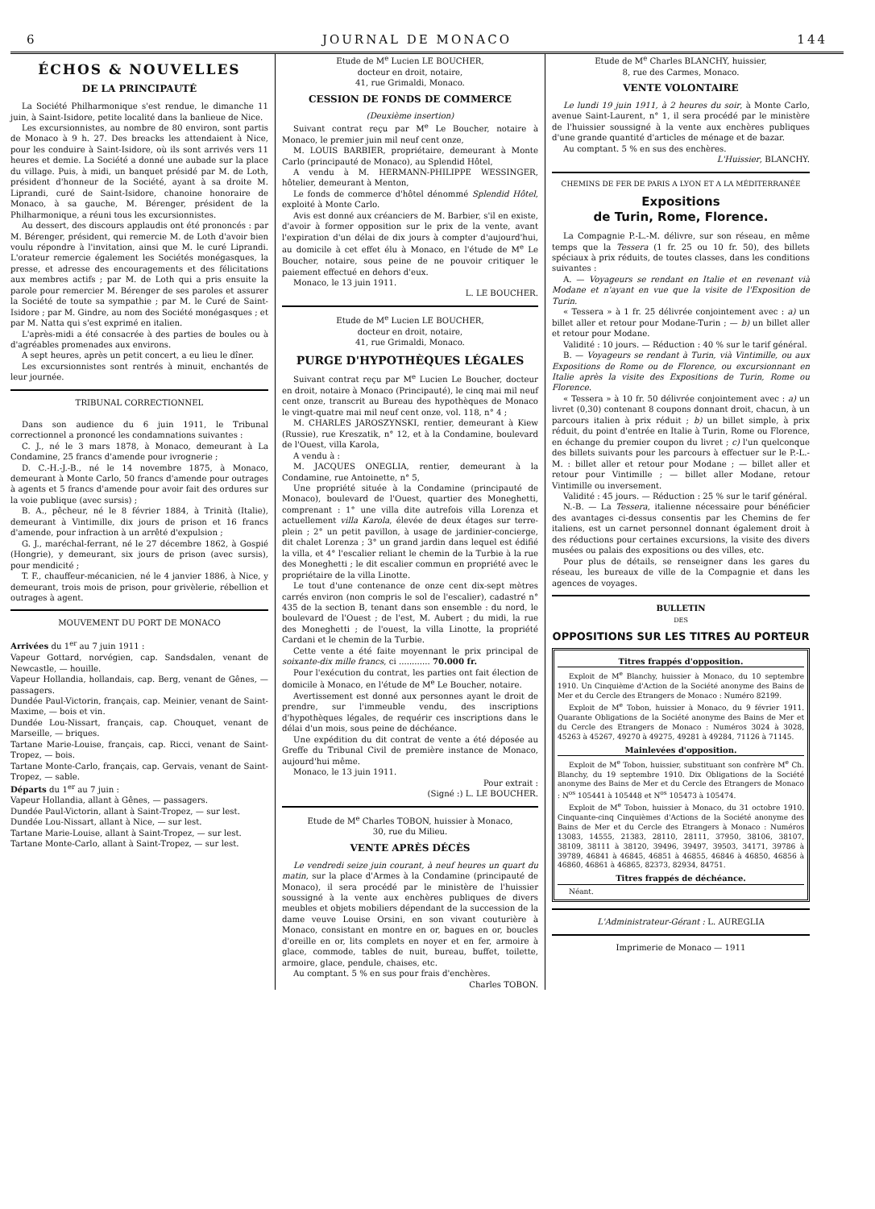6 JOURNAL DE MONACO 144
ÉCHOS & NOUVELLES
DE LA PRINCIPAUTÉ
La Société Philharmonique s'est rendue, le dimanche 11 juin, à Saint-Isidore, petite localité dans la banlieue de Nice.
Les excursionnistes, au nombre de 80 environ, sont partis de Monaco à 9 h. 27. Des breacks les attendaient à Nice, pour les conduire à Saint-Isidore, où ils sont arrivés vers 11 heures et demie. La Société a donné une aubade sur la place du village. Puis, à midi, un banquet présidé par M. de Loth, président d'honneur de la Société, ayant à sa droite M. Liprandi, curé de Saint-Isidore, chanoine honoraire de Monaco, à sa gauche, M. Bérenger, président de la Philharmonique, a réuni tous les excursionnistes.
Au dessert, des discours applaudis ont été prononcés : par M. Bérenger, président, qui remercie M. de Loth d'avoir bien voulu répondre à l'invitation, ainsi que M. le curé Liprandi. L'orateur remercie également les Sociétés monégasques, la presse, et adresse des encouragements et des félicitations aux membres actifs ; par M. de Loth qui a pris ensuite la parole pour remercier M. Bérenger de ses paroles et assurer la Société de toute sa sympathie ; par M. le Curé de Saint-Isidore ; par M. Gindre, au nom des Société monégasques ; et par M. Natta qui s'est exprimé en italien.
L'après-midi a été consacrée à des parties de boules ou à d'agréables promenades aux environs.
A sept heures, après un petit concert, a eu lieu le dîner.
Les excursionnistes sont rentrés à minuit, enchantés de leur journée.
TRIBUNAL CORRECTIONNEL
Dans son audience du 6 juin 1911, le Tribunal correctionnel a prononcé les condamnations suivantes :
C. J., né le 3 mars 1878, à Monaco, demeurant à La Condamine, 25 francs d'amende pour ivrognerie ;
D. C.-H.-J.-B., né le 14 novembre 1875, à Monaco, demeurant à Monte Carlo, 50 francs d'amende pour outrages à agents et 5 francs d'amende pour avoir fait des ordures sur la voie publique (avec sursis) ;
B. A., pêcheur, né le 8 février 1884, à Trinità (Italie), demeurant à Vintimille, dix jours de prison et 16 francs d'amende, pour infraction à un arrêté d'expulsion ;
G. J., maréchal-ferrant, né le 27 décembre 1862, à Gospié (Hongrie), y demeurant, six jours de prison (avec sursis), pour mendicité ;
T. F., chauffeur-mécanicien, né le 4 janvier 1886, à Nice, y demeurant, trois mois de prison, pour grivèlerie, rébellion et outrages à agent.
MOUVEMENT DU PORT DE MONACO
Arrivées du 1<sup>er</sup> au 7 juin 1911 :
Vapeur Gottard, norvégien, cap. Sandsdalen, venant de Newcastle, — houille.
Vapeur Hollandia, hollandais, cap. Berg, venant de Gênes, — passagers.
Dundée Paul-Victorin, français, cap. Meinier, venant de Saint-Maxime, — bois et vin.
Dundée Lou-Nissart, français, cap. Chouquet, venant de Marseille, — briques.
Tartane Marie-Louise, français, cap. Ricci, venant de Saint-Tropez, — bois.
Tartane Monte-Carlo, français, cap. Gervais, venant de Saint-Tropez, — sable.
Départs du 1<sup>er</sup> au 7 juin :
Vapeur Hollandia, allant à Gênes, — passagers.
Dundée Paul-Victorin, allant à Saint-Tropez, — sur lest.
Dundée Lou-Nissart, allant à Nice, — sur lest.
Tartane Marie-Louise, allant à Saint-Tropez, — sur lest.
Tartane Monte-Carlo, allant à Saint-Tropez, — sur lest.
Etude de M<sup>e</sup> Lucien LE BOUCHER,
docteur en droit, notaire,
41, rue Grimaldi, Monaco.
CESSION DE FONDS DE COMMERCE
(Deuxième insertion)
Suivant contrat reçu par M<sup>e</sup> Le Boucher, notaire à Monaco, le premier juin mil neuf cent onze,
M. LOUIS BARBIER, propriétaire, demeurant à Monte Carlo (principauté de Monaco), au Splendid Hôtel,
A vendu à M. HERMANN-PHILIPPE WESSINGER, hôtelier, demeurant à Menton,
Le fonds de commerce d'hôtel dénommé Splendid Hôtel, exploité à Monte Carlo.
Avis est donné aux créanciers de M. Barbier, s'il en existe, d'avoir à former opposition sur le prix de la vente, avant l'expiration d'un délai de dix jours à compter d'aujourd'hui, au domicile à cet effet élu à Monaco, en l'étude de M<sup>e</sup> Le Boucher, notaire, sous peine de ne pouvoir critiquer le paiement effectué en dehors d'eux.
Monaco, le 13 juin 1911.
L. LE BOUCHER.
Etude de M<sup>e</sup> Lucien LE BOUCHER,
docteur en droit, notaire,
41, rue Grimaldi, Monaco.
PURGE D'HYPOTHÈQUES LÉGALES
Suivant contrat reçu par M<sup>e</sup> Lucien Le Boucher, docteur en droit, notaire à Monaco (Principauté), le cinq mai mil neuf cent onze, transcrit au Bureau des hypothèques de Monaco le vingt-quatre mai mil neuf cent onze, vol. 118, n° 4 ;
M. CHARLES JAROSZYNSKI, rentier, demeurant à Kiew (Russie), rue Kreszatik, n° 12, et à la Condamine, boulevard de l'Ouest, villa Karola,
A vendu à :
M. JACQUES ONEGLIA, rentier, demeurant à la Condamine, rue Antoinette, n° 5,
Une propriété située à la Condamine (principauté de Monaco), boulevard de l'Ouest, quartier des Moneghetti, comprenant : 1° une villa dite autrefois villa Lorenza et actuellement villa Karola, élevée de deux étages sur terre-plein ; 2° un petit pavillon, à usage de jardinier-concierge, dit chalet Lorenza ; 3° un grand jardin dans lequel est édifié la villa, et 4° l'escalier reliant le chemin de la Turbie à la rue des Moneghetti ; le dit escalier commun en propriété avec le propriétaire de la villa Linotte.
Le tout d'une contenance de onze cent dix-sept mètres carrés environ (non compris le sol de l'escalier), cadastré n° 435 de la section B, tenant dans son ensemble : du nord, le boulevard de l'Ouest ; de l'est, M. Aubert ; du midi, la rue des Moneghetti ; de l'ouest, la villa Linotte, la propriété Cardani et le chemin de la Turbie.
Cette vente a été faite moyennant le prix principal de soixante-dix mille francs, ci ............ 70.000 fr.
Pour l'exécution du contrat, les parties ont fait élection de domicile à Monaco, en l'étude de M<sup>e</sup> Le Boucher, notaire.
Avertissement est donné aux personnes ayant le droit de prendre, sur l'immeuble vendu, des inscriptions d'hypothèques légales, de requérir ces inscriptions dans le délai d'un mois, sous peine de déchéance.
Une expédition du dit contrat de vente a été déposée au Greffe du Tribunal Civil de première instance de Monaco, aujourd'hui même.
Monaco, le 13 juin 1911.
Pour extrait :
(Signé :) L. LE BOUCHER.
Etude de M<sup>e</sup> Charles TOBON, huissier à Monaco,
30, rue du Milieu.
VENTE APRÈS DÉCÈS
Le vendredi seize juin courant, à neuf heures un quart du matin, sur la place d'Armes à la Condamine (principauté de Monaco), il sera procédé par le ministère de l'huissier soussigné à la vente aux enchères publiques de divers meubles et objets mobiliers dépendant de la succession de la dame veuve Louise Orsini, en son vivant couturière à Monaco, consistant en montre en or, bagues en or, boucles d'oreille en or, lits complets en noyer et en fer, armoire à glace, commode, tables de nuit, bureau, buffet, toilette, armoire, glace, pendule, chaises, etc.
Au comptant. 5 % en sus pour frais d'enchères.
Charles TOBON.
Etude de M<sup>e</sup> Charles BLANCHY, huissier,
8, rue des Carmes, Monaco.
VENTE VOLONTAIRE
Le lundi 19 juin 1911, à 2 heures du soir, à Monte Carlo, avenue Saint-Laurent, n° 1, il sera procédé par le ministère de l'huissier soussigné à la vente aux enchères publiques d'une grande quantité d'articles de ménage et de bazar.
Au comptant. 5 % en sus des enchères.
L'Huissier, BLANCHY.
CHEMINS DE FER DE PARIS A LYON ET A LA MÉDITERRANÉE
Expositions
de Turin, Rome, Florence.
La Compagnie P.-L.-M. délivre, sur son réseau, en même temps que la Tessera (1 fr. 25 ou 10 fr. 50), des billets spéciaux à prix réduits, de toutes classes, dans les conditions suivantes :
A. — Voyageurs se rendant en Italie et en revenant vià Modane et n'ayant en vue que la visite de l'Exposition de Turin.
« Tessera » à 1 fr. 25 délivrée conjointement avec : a) un billet aller et retour pour Modane-Turin ; — b) un billet aller et retour pour Modane.
Validité : 10 jours. — Réduction : 40 % sur le tarif général.
B. — Voyageurs se rendant à Turin, vià Vintimille, ou aux Expositions de Rome ou de Florence, ou excursionnant en Italie après la visite des Expositions de Turin, Rome ou Florence.
« Tessera » à 10 fr. 50 délivrée conjointement avec : a) un livret (0,30) contenant 8 coupons donnant droit, chacun, à un parcours italien à prix réduit ; b) un billet simple, à prix réduit, du point d'entrée en Italie à Turin, Rome ou Florence, en échange du premier coupon du livret ; c) l'un quelconque des billets suivants pour les parcours à effectuer sur le P.-L.-M. : billet aller et retour pour Modane ; — billet aller et retour pour Vintimille ; — billet aller Modane, retour Vintimille ou inversement.
Validité : 45 jours. — Réduction : 25 % sur le tarif général.
N.-B. — La Tessera, italienne nécessaire pour bénéficier des avantages ci-dessus consentis par les Chemins de fer italiens, est un carnet personnel donnant également droit à des réductions pour certaines excursions, la visite des divers musées ou palais des expositions ou des villes, etc.
Pour plus de détails, se renseigner dans les gares du réseau, les bureaux de ville de la Compagnie et dans les agences de voyages.
BULLETIN
DES
OPPOSITIONS SUR LES TITRES AU PORTEUR
Titres frappés d'opposition.
Exploit de M<sup>e</sup> Blanchy, huissier à Monaco, du 10 septembre 1910. Un Cinquième d'Action de la Société anonyme des Bains de Mer et du Cercle des Etrangers de Monaco : Numéro 82199.
Exploit de M<sup>e</sup> Tobon, huissier à Monaco, du 9 février 1911. Quarante Obligations de la Société anonyme des Bains de Mer et du Cercle des Etrangers de Monaco : Numéros 3024 à 3028, 45263 à 45267, 49270 à 49275, 49281 à 49284, 71126 à 71145.
Mainlevées d'opposition.
Exploit de M<sup>e</sup> Tobon, huissier, substituant son confrère M<sup>e</sup> Ch. Blanchy, du 19 septembre 1910. Dix Obligations de la Société anonyme des Bains de Mer et du Cercle des Etrangers de Monaco : N<sup>os</sup> 105441 à 105448 et N<sup>os</sup> 105473 à 105474.
Exploit de M<sup>e</sup> Tobon, huissier à Monaco, du 31 octobre 1910. Cinquante-cinq Cinquièmes d'Actions de la Société anonyme des Bains de Mer et du Cercle des Etrangers à Monaco : Numéros 13083, 14555, 21383, 28110, 28111, 37950, 38106, 38107, 38109, 38111 à 38120, 39496, 39497, 39503, 34171, 39786 à 39789, 46841 à 46845, 46851 à 46855, 46846 à 46850, 46856 à 46860, 46861 à 46865, 82373, 82934, 84751.
Titres frappés de déchéance.
Néant.
L'Administrateur-Gérant : L. AUREGLIA
Imprimerie de Monaco — 1911